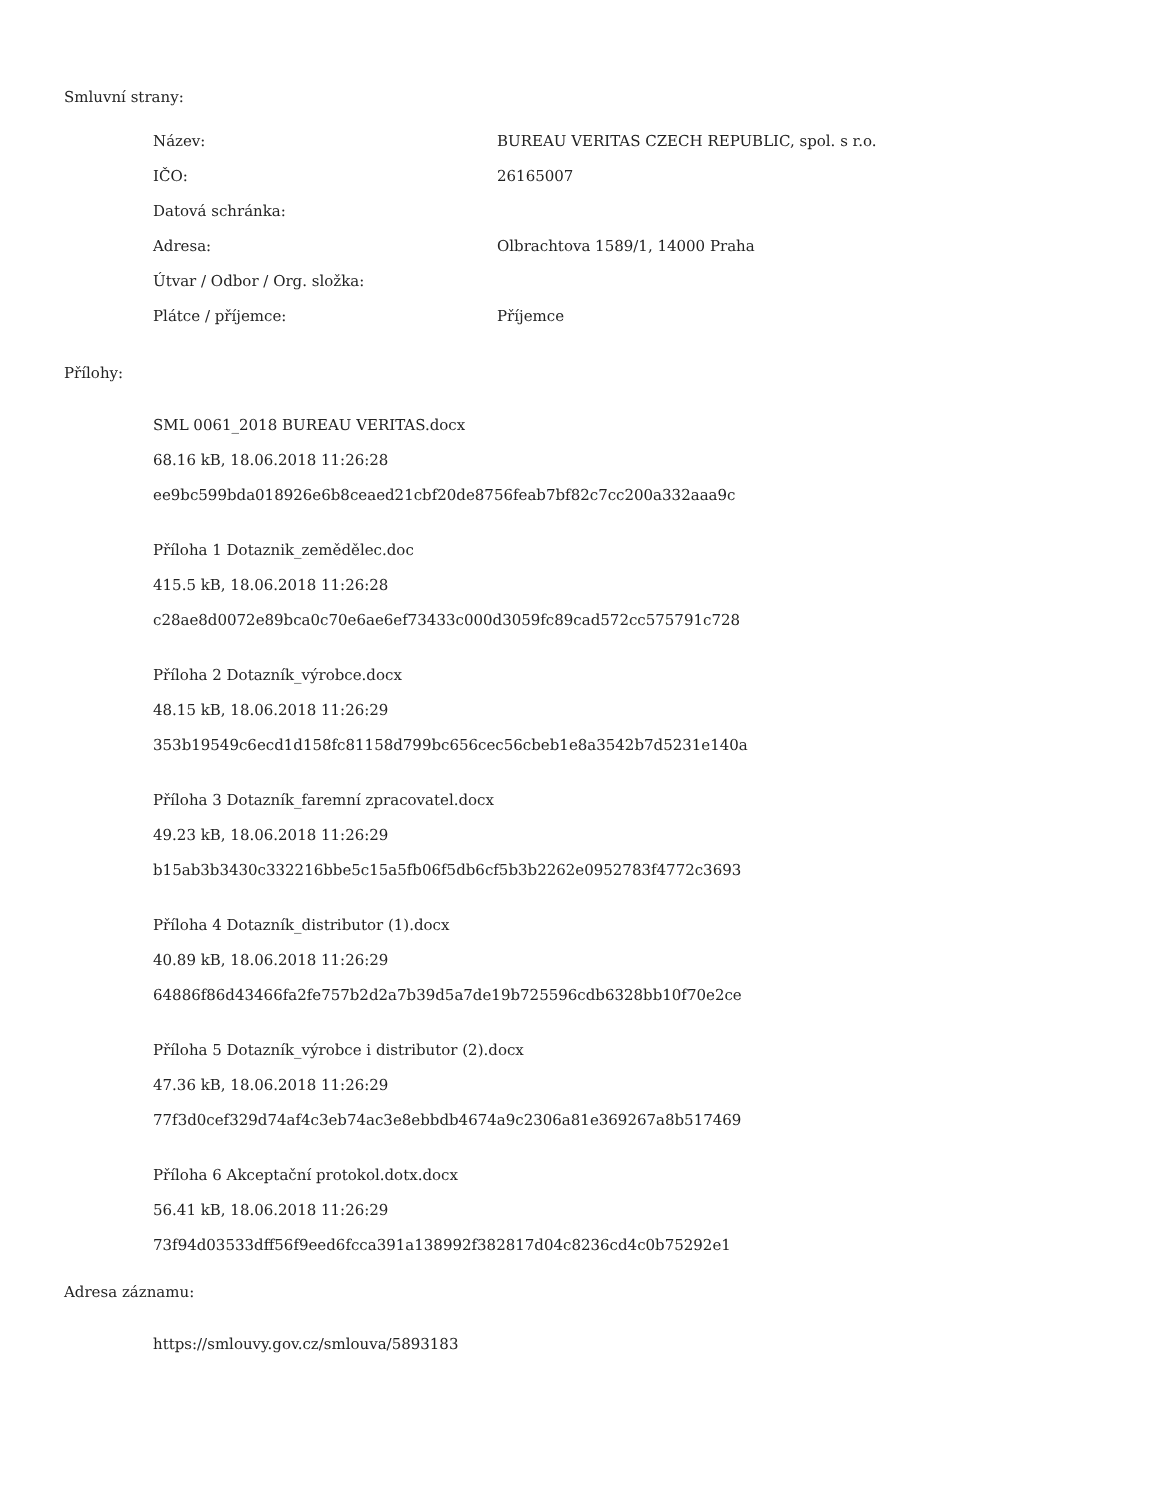Smluvní strany:
| Název: | BUREAU VERITAS CZECH REPUBLIC, spol. s r.o. |
| IČO: | 26165007 |
| Datová schránka: | |
| Adresa: | Olbrachtova 1589/1, 14000 Praha |
| Útvar / Odbor / Org. složka: | |
| Plátce / příjemce: | Příjemce |
Přílohy:
SML 0061_2018 BUREAU VERITAS.docx
68.16 kB, 18.06.2018 11:26:28
ee9bc599bda018926e6b8ceaed21cbf20de8756feab7bf82c7cc200a332aaa9c
Příloha 1 Dotaznik_zemědělec.doc
415.5 kB, 18.06.2018 11:26:28
c28ae8d0072e89bca0c70e6ae6ef73433c000d3059fc89cad572cc575791c728
Příloha 2 Dotazník_výrobce.docx
48.15 kB, 18.06.2018 11:26:29
353b19549c6ecd1d158fc81158d799bc656cec56cbeb1e8a3542b7d5231e140a
Příloha 3 Dotazník_faremní zpracovatel.docx
49.23 kB, 18.06.2018 11:26:29
b15ab3b3430c332216bbe5c15a5fb06f5db6cf5b3b2262e0952783f4772c3693
Příloha 4 Dotazník_distributor (1).docx
40.89 kB, 18.06.2018 11:26:29
64886f86d43466fa2fe757b2d2a7b39d5a7de19b725596cdb6328bb10f70e2ce
Příloha 5 Dotazník_výrobce i distributor (2).docx
47.36 kB, 18.06.2018 11:26:29
77f3d0cef329d74af4c3eb74ac3e8ebbdb4674a9c2306a81e369267a8b517469
Příloha 6 Akceptační protokol.dotx.docx
56.41 kB, 18.06.2018 11:26:29
73f94d03533dff56f9eed6fcca391a138992f382817d04c8236cd4c0b75292e1
Adresa záznamu:
https://smlouvy.gov.cz/smlouva/5893183